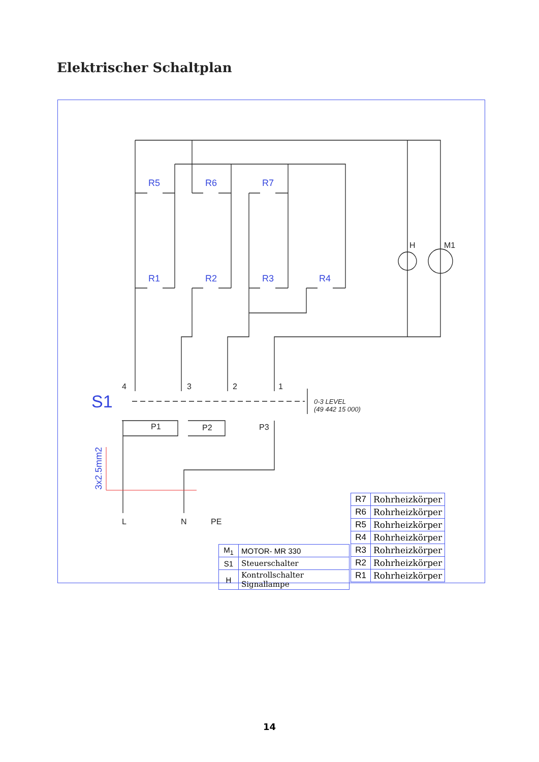Elektrischer Schaltplan
R5
R6
R7
R1
R2
R3
R4
S1
3x2.5mm2
4
3
2
1
P1
P2
P3
H
M1
L
N
PE
0-3 LEVEL
(49 442 15 000)
| R7 | Rohrheizkörper |
| R6 | Rohrheizkörper |
| R5 | Rohrheizkörper |
| R4 | Rohrheizkörper |
| R3 | Rohrheizkörper |
| R2 | Rohrheizkörper |
| R1 | Rohrheizkörper |
| M<sub>1</sub> | MOTOR- MR 330 |
| S1 | Steuerschalter |
| H | Kontrollschalter Signallampe |
14